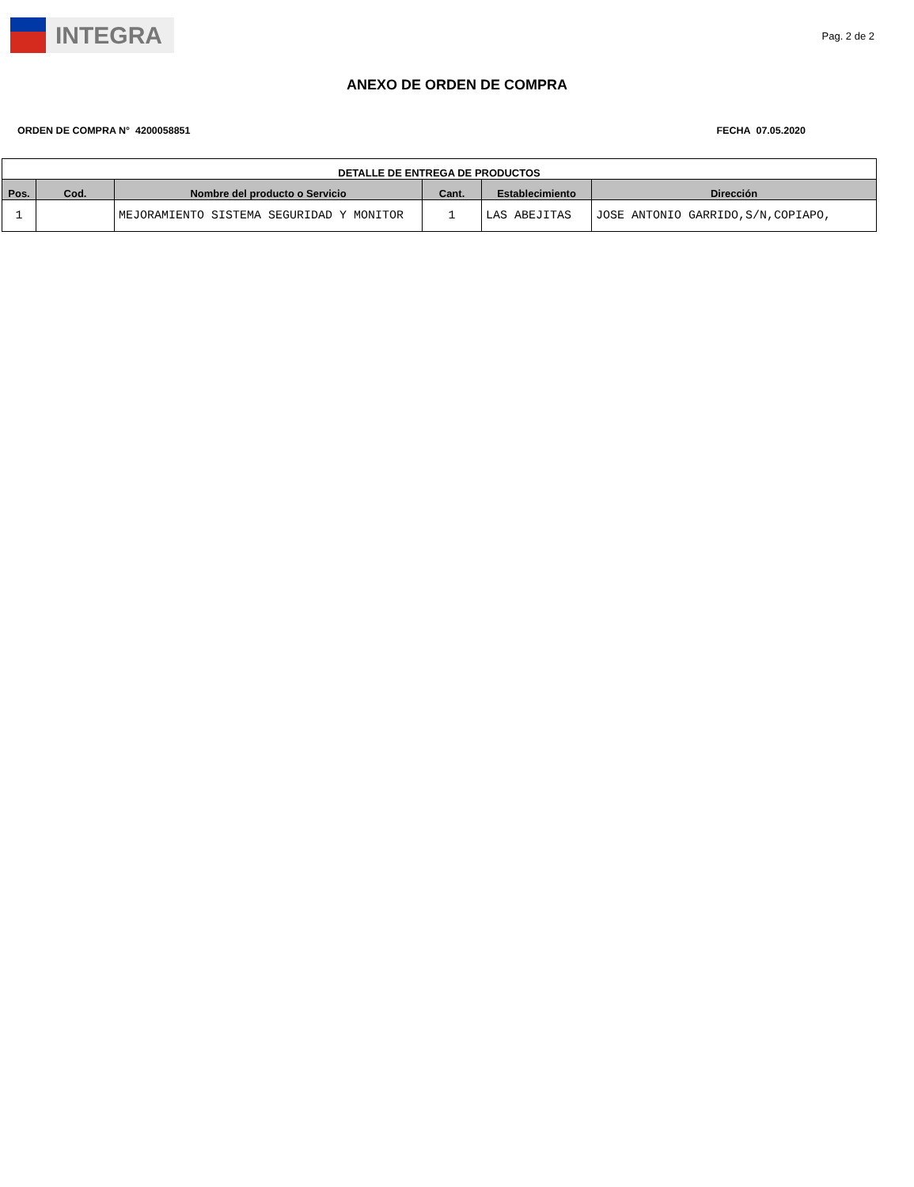INTEGRA
Pag. 2 de 2
ANEXO DE ORDEN DE COMPRA
ORDEN DE COMPRA N° 4200058851 FECHA 07.05.2020
| DETALLE DE ENTREGA DE PRODUCTOS | | | | | |
| --- | --- | --- | --- | --- | --- |
| Pos. | Cod. | Nombre del producto o Servicio | Cant. | Establecimiento | Dirección |
| 1 | | MEJORAMIENTO SISTEMA SEGURIDAD Y MONITOR | 1 | LAS ABEJITAS | JOSE ANTONIO GARRIDO,S/N,COPIAPO, |